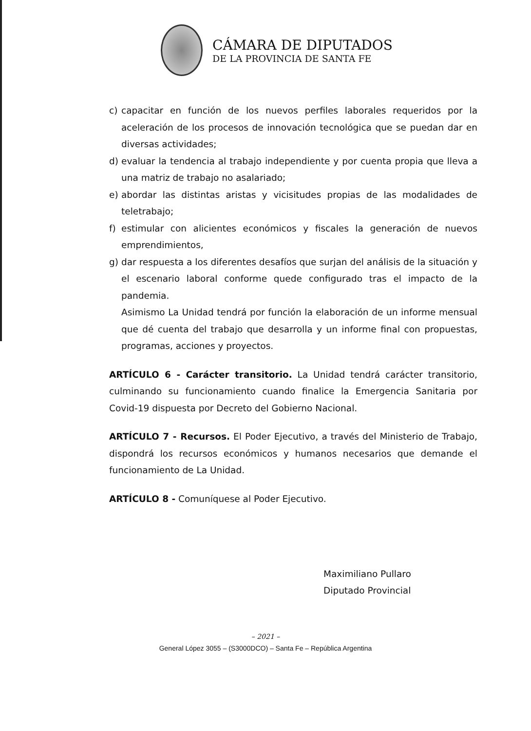CÁMARA DE DIPUTADOS
DE LA PROVINCIA DE SANTA FE
c) capacitar en función de los nuevos perfiles laborales requeridos por la aceleración de los procesos de innovación tecnológica que se puedan dar en diversas actividades;
d) evaluar la tendencia al trabajo independiente y por cuenta propia que lleva a una matriz de trabajo no asalariado;
e) abordar las distintas aristas y vicisitudes propias de las modalidades de teletrabajo;
f) estimular con alicientes económicos y fiscales la generación de nuevos emprendimientos,
g) dar respuesta a los diferentes desafíos que surjan del análisis de la situación y el escenario laboral conforme quede configurado tras el impacto de la pandemia.
Asimismo La Unidad tendrá por función la elaboración de un informe mensual que dé cuenta del trabajo que desarrolla y un informe final con propuestas, programas, acciones y proyectos.
ARTÍCULO 6 - Carácter transitorio. La Unidad tendrá carácter transitorio, culminando su funcionamiento cuando finalice la Emergencia Sanitaria por Covid-19 dispuesta por Decreto del Gobierno Nacional.
ARTÍCULO 7 - Recursos. El Poder Ejecutivo, a través del Ministerio de Trabajo, dispondrá los recursos económicos y humanos necesarios que demande el funcionamiento de La Unidad.
ARTÍCULO 8 - Comuníquese al Poder Ejecutivo.
Maximiliano Pullaro
Diputado Provincial
– 2021 –
General López 3055 – (S3000DCO) – Santa Fe – República Argentina